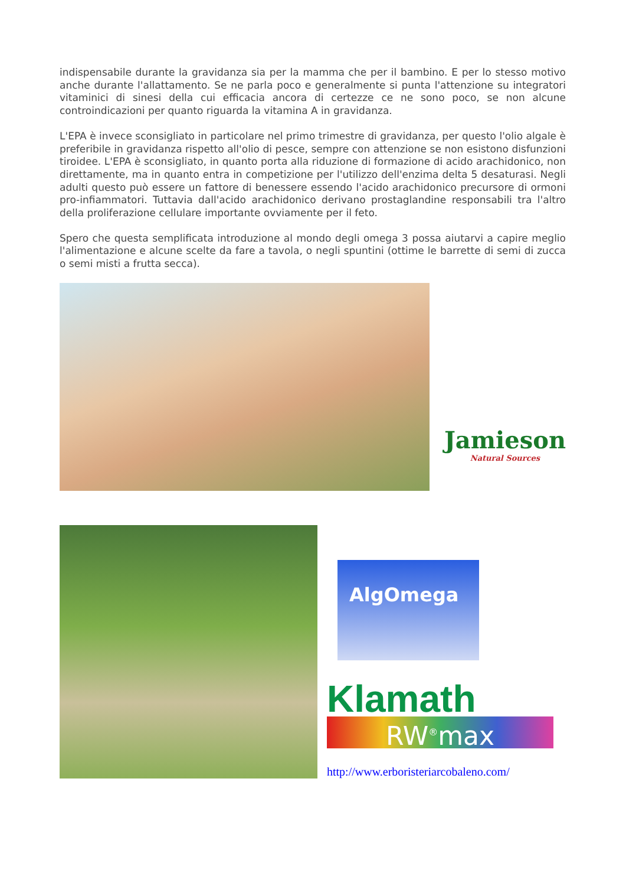indispensabile durante la gravidanza sia per la mamma che per il bambino. E per lo stesso motivo anche durante l'allattamento. Se ne parla poco e generalmente si punta l'attenzione su integratori vitaminici di sinesi della cui efficacia ancora di certezze ce ne sono poco, se non alcune controindicazioni per quanto riguarda la vitamina A in gravidanza.
L'EPA è invece sconsigliato in particolare nel primo trimestre di gravidanza, per questo l'olio algale è preferibile in gravidanza rispetto all'olio di pesce, sempre con attenzione se non esistono disfunzioni tiroidee. L'EPA è sconsigliato, in quanto porta alla riduzione di formazione di acido arachidonico, non direttamente, ma in quanto entra in competizione per l'utilizzo dell'enzima delta 5 desaturasi. Negli adulti questo può essere un fattore di benessere essendo l'acido arachidonico precursore di ormoni pro-infiammatori. Tuttavia dall'acido arachidonico derivano prostaglandine responsabili tra l'altro della proliferazione cellulare importante ovviamente per il feto.
Spero che questa semplificata introduzione al mondo degli omega 3 possa aiutarvi a capire meglio l'alimentazione e alcune scelte da fare a tavola, o negli spuntini (ottime le barrette di semi di zucca o semi misti a frutta secca).
Jamieson
Natural Sources
AlgOmega
Klamath
RW<sup>®</sup>max
http://www.erboristeriarcobaleno.com/